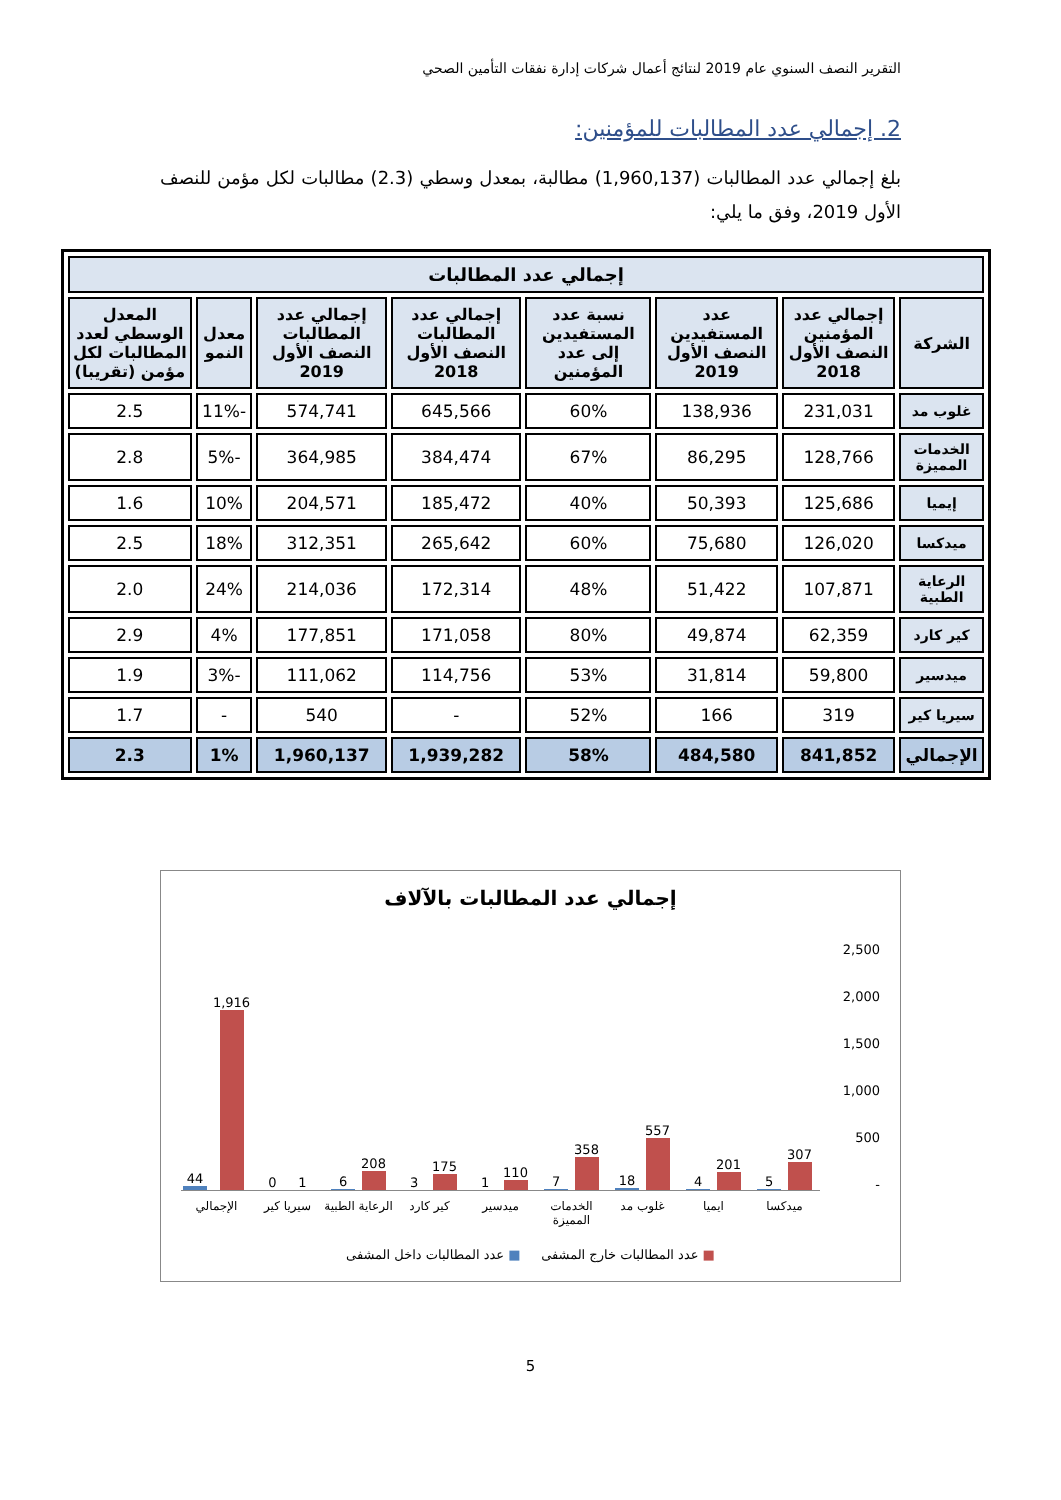التقرير النصف السنوي عام 2019 لنتائج أعمال شركات إدارة نفقات التأمين الصحي
2. إجمالي عدد المطالبات للمؤمنين:
بلغ إجمالي عدد المطالبات (1,960,137) مطالبة، بمعدل وسطي (2.3) مطالبات لكل مؤمن للنصف الأول 2019، وفق ما يلي:
| إجمالي عدد المطالبات | | | | | | | |
| --- | --- | --- | --- | --- | --- | --- | --- |
| الشركة | إجمالي عدد المؤمنين النصف الأول 2018 | عدد المستفيدين النصف الأول 2019 | نسبة عدد المستفيدين إلى عدد المؤمنين | إجمالي عدد المطالبات النصف الأول 2018 | إجمالي عدد المطالبات النصف الأول 2019 | معدل النمو | المعدل الوسطي لعدد المطالبات لكل مؤمن (تقريبا) |
| غلوب مد | 231,031 | 138,936 | 60% | 645,566 | 574,741 | -11% | 2.5 |
| الخدمات المميزة | 128,766 | 86,295 | 67% | 384,474 | 364,985 | -5% | 2.8 |
| إيميا | 125,686 | 50,393 | 40% | 185,472 | 204,571 | 10% | 1.6 |
| ميدكسا | 126,020 | 75,680 | 60% | 265,642 | 312,351 | 18% | 2.5 |
| الرعاية الطبية | 107,871 | 51,422 | 48% | 172,314 | 214,036 | 24% | 2.0 |
| كير كارد | 62,359 | 49,874 | 80% | 171,058 | 177,851 | 4% | 2.9 |
| ميدسير | 59,800 | 31,814 | 53% | 114,756 | 111,062 | -3% | 1.9 |
| سيريا كير | 319 | 166 | 52% | - | 540 | - | 1.7 |
| الإجمالي | 841,852 | 484,580 | 58% | 1,939,282 | 1,960,137 | 1% | 2.3 |
إجمالي عدد المطالبات بالآلاف
2,500
2,000
1,500
1,000
500
-
307
5
201
4
557
18
358
7
110
1
175
3
208
6
1
0
1,916
44
ميدكسا ايميا غلوب مد الخدمات المميزة ميدسير كير كارد الرعاية الطبية سيريا كير الإجمالي
■ عدد المطالبات خارج المشفى ■ عدد المطالبات داخل المشفى
5